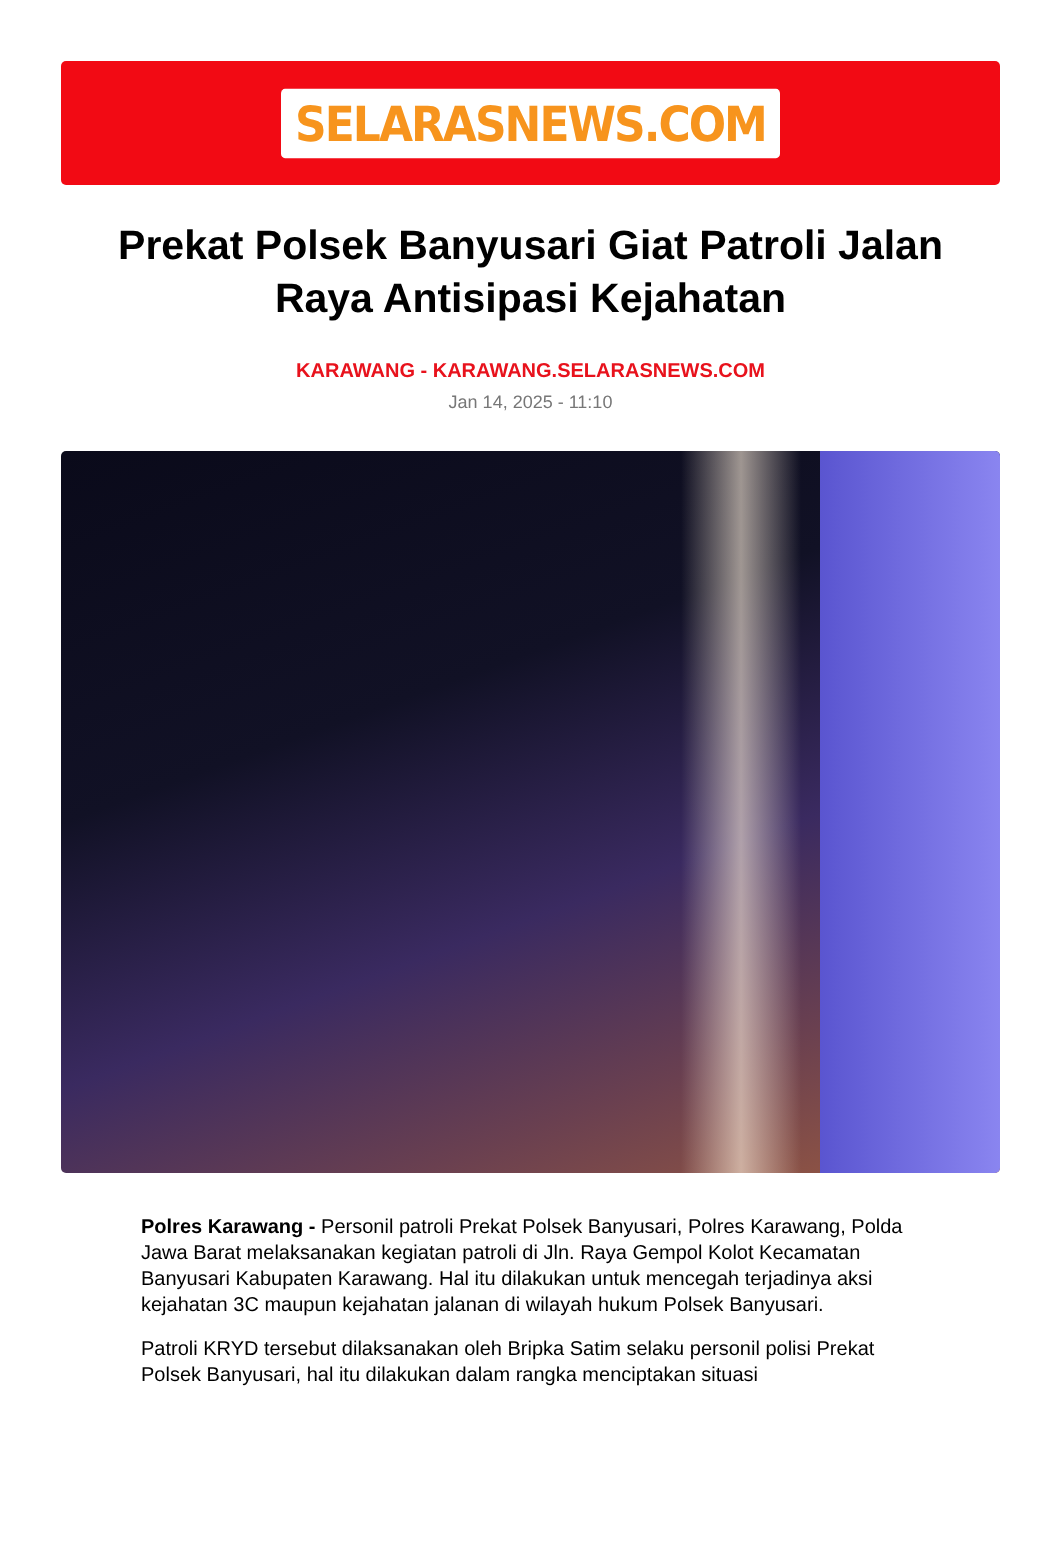SELARASNEWS.COM
Prekat Polsek Banyusari Giat Patroli Jalan Raya Antisipasi Kejahatan
KARAWANG - KARAWANG.SELARASNEWS.COM
Jan 14, 2025 - 11:10
Polres Karawang - Personil patroli Prekat Polsek Banyusari, Polres Karawang, Polda Jawa Barat melaksanakan kegiatan patroli di Jln. Raya Gempol Kolot Kecamatan Banyusari Kabupaten Karawang. Hal itu dilakukan untuk mencegah terjadinya aksi kejahatan 3C maupun kejahatan jalanan di wilayah hukum Polsek Banyusari.
Patroli KRYD tersebut dilaksanakan oleh Bripka Satim selaku personil polisi Prekat Polsek Banyusari, hal itu dilakukan dalam rangka menciptakan situasi